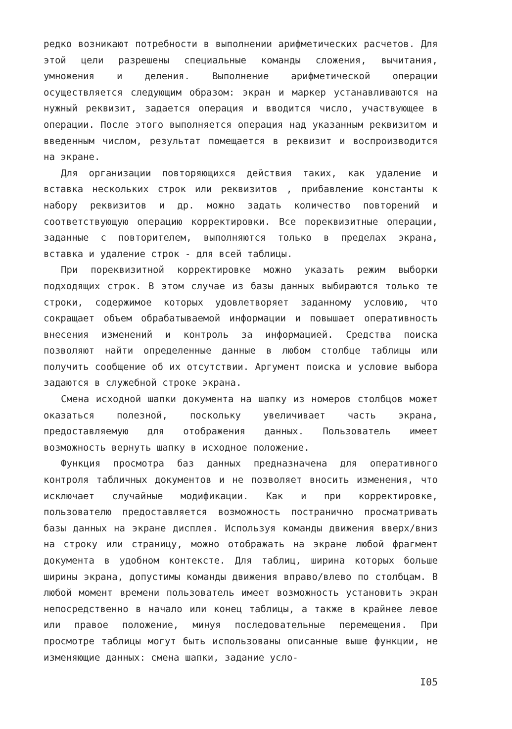редко возникают потребности в выполнении арифметических расчетов. Для этой цели разрешены специальные команды сложения, вычитания, умножения и деления. Выполнение арифметической операции осуществляется следующим образом: экран и маркер устанавливаются на нужный реквизит, задается операция и вводится число, участвующее в операции. После этого выполняется операция над указанным реквизитом и введенным числом, результат помещается в реквизит и воспроизводится на экране.
Для организации повторяющихся действия таких, как удаление и вставка нескольких строк или реквизитов , прибавление константы к набору реквизитов и др. можно задать количество повторений и соответствующую операцию корректировки. Все пореквизитные операции, заданные с повторителем, выполняются только в пределах экрана, вставка и удаление строк - для всей таблицы.
При пореквизитной корректировке можно указать режим выборки подходящих строк. В этом случае из базы данных выбираются только те строки, содержимое которых удовлетворяет заданному условию, что сокращает объем обрабатываемой информации и повышает оперативность внесения изменений и контроль за информацией. Средства поиска позволяют найти определенные данные в любом столбце таблицы или получить сообщение об их отсутствии. Аргумент поиска и условие выбора задаются в служебной строке экрана.
Смена исходной шапки документа на шапку из номеров столбцов может оказаться полезной, поскольку увеличивает часть экрана, предоставляемую для отображения данных. Пользователь имеет возможность вернуть шапку в исходное положение.
Функция просмотра баз данных предназначена для оперативного контроля табличных документов и не позволяет вносить изменения, что исключает случайные модификации. Как и при корректировке, пользователю предоставляется возможность постранично просматривать базы данных на экране дисплея. Используя команды движения вверх/вниз на строку или страницу, можно отображать на экране любой фрагмент документа в удобном контексте. Для таблиц, ширина которых больше ширины экрана, допустимы команды движения вправо/влево по столбцам. В любой момент времени пользователь имеет возможность установить экран непосредственно в начало или конец таблицы, а также в крайнее левое или правое положение, минуя последовательные перемещения. При просмотре таблицы могут быть использованы описанные выше функции, не изменяющие данных: смена шапки, задание усло-
I05